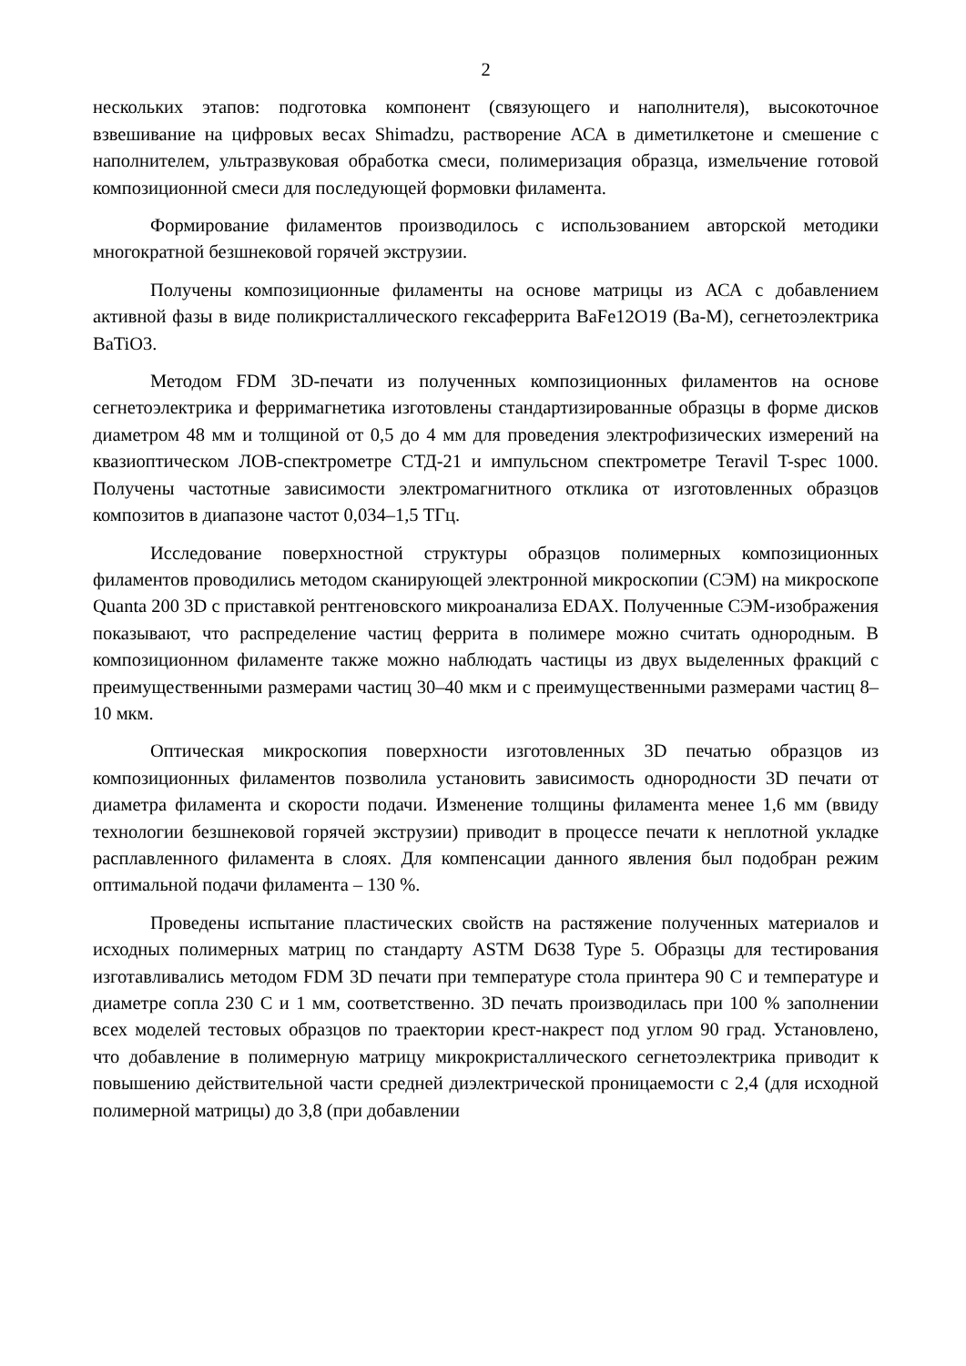2
нескольких этапов: подготовка компонент (связующего и наполнителя), высокоточное взвешивание на цифровых весах Shimadzu, растворение АСА в диметилкетоне и смешение с наполнителем, ультразвуковая обработка смеси, полимеризация образца, измельчение готовой композиционной смеси для последующей формовки филамента.
Формирование филаментов производилось с использованием авторской методики многократной безшнековой горячей экструзии.
Получены композиционные филаменты на основе матрицы из АСА с добавлением активной фазы в виде поликристаллического гексаферрита BaFe12O19 (Ba-M), сегнетоэлектрика BaTiO3.
Методом FDM 3D-печати из полученных композиционных филаментов на основе сегнетоэлектрика и ферримагнетика изготовлены стандартизированные образцы в форме дисков диаметром 48 мм и толщиной от 0,5 до 4 мм для проведения электрофизических измерений на квазиоптическом ЛОВ-спектрометре СТД-21 и импульсном спектрометре Teravil T-spec 1000. Получены частотные зависимости электромагнитного отклика от изготовленных образцов композитов в диапазоне частот 0,034–1,5 ТГц.
Исследование поверхностной структуры образцов полимерных композиционных филаментов проводились методом сканирующей электронной микроскопии (СЭМ) на микроскопе Quanta 200 3D с приставкой рентгеновского микроанализа EDAX. Полученные СЭМ-изображения показывают, что распределение частиц феррита в полимере можно считать однородным. В композиционном филаменте также можно наблюдать частицы из двух выделенных фракций с преимущественными размерами частиц 30–40 мкм и с преимущественными размерами частиц 8–10 мкм.
Оптическая микроскопия поверхности изготовленных 3D печатью образцов из композиционных филаментов позволила установить зависимость однородности 3D печати от диаметра филамента и скорости подачи. Изменение толщины филамента менее 1,6 мм (ввиду технологии безшнековой горячей экструзии) приводит в процессе печати к неплотной укладке расплавленного филамента в слоях. Для компенсации данного явления был подобран режим оптимальной подачи филамента – 130 %.
Проведены испытание пластических свойств на растяжение полученных материалов и исходных полимерных матриц по стандарту ASTM D638 Type 5. Образцы для тестирования изготавливались методом FDM 3D печати при температуре стола принтера 90 С и температуре и диаметре сопла 230 С и 1 мм, соответственно. 3D печать производилась при 100 % заполнении всех моделей тестовых образцов по траектории крест-накрест под углом 90 град. Установлено, что добавление в полимерную матрицу микрокристаллического сегнетоэлектрика приводит к повышению действительной части средней диэлектрической проницаемости с 2,4 (для исходной полимерной матрицы) до 3,8 (при добавлении